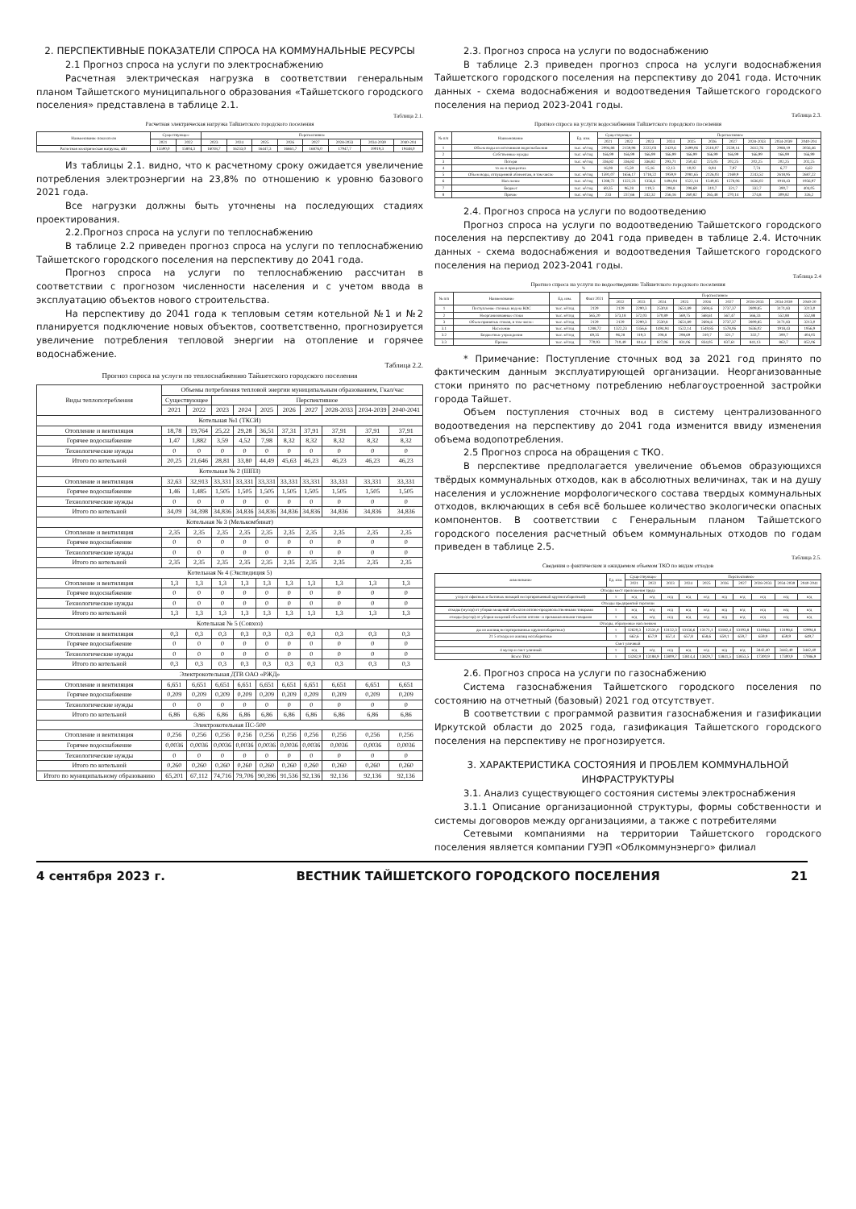2. ПЕРСПЕКТИВНЫЕ ПОКАЗАТЕЛИ СПРОСА НА КОММУНАЛЬНЫЕ РЕСУРСЫ
2.1 Прогноз спроса на услуги по электроснабжению
Расчетная электрическая нагрузка в соответствии генеральным планом Тайшетского муниципального образования «Тайшетского городского поселения» представлена в таблице 2.1.
Таблица 2.1.
Расчетная электрическая нагрузка Тайшетского городского поселения
| Наименование показателя | Существующее | | Перспективное | | | | | | | |
| --- | --- | --- | --- | --- | --- | --- | --- | --- | --- | --- |
| | 2021 | 2022 | 2023 | 2024 | 2025 | 2026 | 2027 | 2028-2033 | 2034-2039 | 2040-204 |
| Расчетная электрическая нагрузка, кВт | 15590,0 | 15804,3 | 16018,7 | 16233,0 | 16447,3 | 16661,7 | 16876,0 | 17947,7 | 19019,3 | 19448,0 |
Из таблицы 2.1. видно, что к расчетному сроку ожидается увеличение потребления электроэнергии на 23,8% по отношению к уровню базового 2021 года.
Все нагрузки должны быть уточнены на последующих стадиях проектирования.
2.2.Прогноз спроса на услуги по теплоснабжению
В таблице 2.2 приведен прогноз спроса на услуги по теплоснабжению Тайшетского городского поселения на перспективу до 2041 года.
Прогноз спроса на услуги по теплоснабжению рассчитан в соответствии с прогнозом численности населения и с учетом ввода в эксплуатацию объектов нового строительства.
На перспективу до 2041 года к тепловым сетям котельной №1 и №2 планируется подключение новых объектов, соответственно, прогнозируется увеличение потребления тепловой энергии на отопление и горячее водоснабжение.
Таблица 2.2.
Прогноз спроса на услуги по теплоснабжению Тайшетского городского поселения
| Виды теплопотребления | Объемы потребления тепловой энергии муниципальным образованием, Гкал/час | | | | | | | | | |
| --- | --- | --- | --- | --- | --- | --- | --- | --- | --- | --- |
| | Существующее | | Перспективное | | | | | | | |
| | 2021 | 2022 | 2023 | 2024 | 2025 | 2026 | 2027 | 2028-2033 | 2034-2039 | 2040-2041 |
| Котельная №1 (ТКСИ) | | | | | | | | | | |
| Отопление и вентиляция | 18,78 | 19,764 | 25,22 | 29,28 | 36,51 | 37,31 | 37,91 | 37,91 | 37,91 | 37,91 |
| Горячее водоснабжение | 1,47 | 1,882 | 3,59 | 4,52 | 7,98 | 8,32 | 8,32 | 8,32 | 8,32 | 8,32 |
| Технологические нужды | 0 | 0 | 0 | 0 | 0 | 0 | 0 | 0 | 0 | 0 |
| Итого по котельной | 20,25 | 21,646 | 28,81 | 33,80 | 44,49 | 45,63 | 46,23 | 46,23 | 46,23 | 46,23 |
| Котельная № 2 (ШПЗ) | | | | | | | | | | |
| Отопление и вентиляция | 32,63 | 32,913 | 33,331 | 33,331 | 33,331 | 33,331 | 33,331 | 33,331 | 33,331 | 33,331 |
| Горячее водоснабжение | 1,46 | 1,485 | 1,505 | 1,505 | 1,505 | 1,505 | 1,505 | 1,505 | 1,505 | 1,505 |
| Технологические нужды | 0 | 0 | 0 | 0 | 0 | 0 | 0 | 0 | 0 | 0 |
| Итого по котельной | 34,09 | 34,398 | 34,836 | 34,836 | 34,836 | 34,836 | 34,836 | 34,836 | 34,836 | 34,836 |
| Котельная № 3 (Мелькомбинат) | | | | | | | | | | |
| Отопление и вентиляция | 2,35 | 2,35 | 2,35 | 2,35 | 2,35 | 2,35 | 2,35 | 2,35 | 2,35 | 2,35 |
| Горячее водоснабжение | 0 | 0 | 0 | 0 | 0 | 0 | 0 | 0 | 0 | 0 |
| Технологические нужды | 0 | 0 | 0 | 0 | 0 | 0 | 0 | 0 | 0 | 0 |
| Итого по котельной | 2,35 | 2,35 | 2,35 | 2,35 | 2,35 | 2,35 | 2,35 | 2,35 | 2,35 | 2,35 |
| Котельная № 4 (Экспедиция 5) | | | | | | | | | | |
| Отопление и вентиляция | 1,3 | 1,3 | 1,3 | 1,3 | 1,3 | 1,3 | 1,3 | 1,3 | 1,3 | 1,3 |
| Горячее водоснабжение | 0 | 0 | 0 | 0 | 0 | 0 | 0 | 0 | 0 | 0 |
| Технологические нужды | 0 | 0 | 0 | 0 | 0 | 0 | 0 | 0 | 0 | 0 |
| Итого по котельной | 1,3 | 1,3 | 1,3 | 1,3 | 1,3 | 1,3 | 1,3 | 1,3 | 1,3 | 1,3 |
| Котельная № 5 (Совхоз) | | | | | | | | | | |
| Отопление и вентиляция | 0,3 | 0,3 | 0,3 | 0,3 | 0,3 | 0,3 | 0,3 | 0,3 | 0,3 | 0,3 |
| Горячее водоснабжение | 0 | 0 | 0 | 0 | 0 | 0 | 0 | 0 | 0 | 0 |
| Технологические нужды | 0 | 0 | 0 | 0 | 0 | 0 | 0 | 0 | 0 | 0 |
| Итого по котельной | 0,3 | 0,3 | 0,3 | 0,3 | 0,3 | 0,3 | 0,3 | 0,3 | 0,3 | 0,3 |
| Электрокотельная ДТВ ОАО «РЖД» | | | | | | | | | | |
| Отопление и вентиляция | 6,651 | 6,651 | 6,651 | 6,651 | 6,651 | 6,651 | 6,651 | 6,651 | 6,651 | 6,651 |
| Горячее водоснабжение | 0,209 | 0,209 | 0,209 | 0,209 | 0,209 | 0,209 | 0,209 | 0,209 | 0,209 | 0,209 |
| Технологические нужды | 0 | 0 | 0 | 0 | 0 | 0 | 0 | 0 | 0 | 0 |
| Итого по котельной | 6,86 | 6,86 | 6,86 | 6,86 | 6,86 | 6,86 | 6,86 | 6,86 | 6,86 | 6,86 |
| Электрокотельная ПС-500 | | | | | | | | | | |
| Отопление и вентиляция | 0,256 | 0,256 | 0,256 | 0,256 | 0,256 | 0,256 | 0,256 | 0,256 | 0,256 | 0,256 |
| Горячее водоснабжение | 0,0036 | 0,0036 | 0,0036 | 0,0036 | 0,0036 | 0,0036 | 0,0036 | 0,0036 | 0,0036 | 0,0036 |
| Технологические нужды | 0 | 0 | 0 | 0 | 0 | 0 | 0 | 0 | 0 | 0 |
| Итого по котельной | 0,260 | 0,260 | 0,260 | 0,260 | 0,260 | 0,260 | 0,260 | 0,260 | 0,260 | 0,260 |
| Итого по муниципальному образованию | 65,201 | 67,112 | 74,716 | 79,706 | 90,396 | 91,536 | 92,136 | 92,136 | 92,136 | 92,136 |
2.3. Прогноз спроса на услуги по водоснабжению
В таблице 2.3 приведен прогноз спроса на услуги водоснабжения Тайшетского городского поселения на перспективу до 2041 года. Источник данных - схема водоснабжения и водоотведения Тайшетского городского поселения на период 2023-2041 годы.
Таблица 2.3.
Прогноз спроса на услуги водоснабжения Тайшетского городского поселения
| № п/п | Наименование | Ед. изм. | Существующее | | Перспективное | | | | | | | |
| --- | --- | --- | --- | --- | --- | --- | --- | --- | --- | --- | --- | --- |
| | | | 2021 | 2022 | 2023 | 2024 | 2025 | 2026 | 2027 | 2028-2033 | 2034-2039 | 2040-204 |
| 1 | Объем воды из источников водоснабжения | тыс. м³/год | 2094,88 | 2159,98 | 2222,03 | 2420,6 | 2499,06 | 2518,07 | 2539,14 | 2612,76 | 2988,19 | 3056,46 |
| 2 | Собственные нужды | тыс. м³/год | 166,99 | 166,99 | 166,99 | 166,99 | 166,99 | 166,99 | 166,99 | 166,99 | 166,99 | 166,99 |
| 3 | Потери | тыс. м³/год | 336,82 | 336,82 | 336,82 | 293,71 | 250,42 | 225,05 | 202,25 | 202,25 | 202,25 | 202,25 |
| 4 | то же в процентах | % | 16,08 | 15,59 | 15,16 | 12,13 | 10,02 | 8,94 | 7,97 | 7,74 | 6,77 | 6,62 |
| 5 | Объем воды, отпущенной абонентам, в том числе | тыс. м³/год | 1591,07 | 1656,17 | 1718,22 | 1959,9 | 2081,65 | 2126,03 | 2169,9 | 2243,52 | 2618,95 | 2687,22 |
| 6 | Население | тыс. м³/год | 1288,72 | 1322,23 | 1356,6 | 1494,94 | 1522,14 | 1549,85 | 1578,06 | 1636,02 | 1918,43 | 1956,97 |
| 7 | Бюджет | тыс. м³/год | 69,35 | 96,28 | 119,3 | 208,8 | 298,69 | 310,7 | 321,7 | 332,7 | 390,7 | 404,05 |
| 8 | Прочие | тыс. м³/год | 233 | 237,66 | 242,32 | 256,16 | 260,82 | 265,48 | 270,14 | 274,8 | 309,82 | 326,2 |
2.4. Прогноз спроса на услуги по водоотведению
Прогноз спроса на услуги по водоотведению Тайшетского городского поселения на перспективу до 2041 года приведен в таблице 2.4. Источник данных - схема водоснабжения и водоотведения Тайшетского городского поселения на период 2023-2041 годы.
Таблица 2.4
Прогноз спроса на услуги по водоотведению Тайшетского городского поселения
| № п/п | Наименование | Ед. изм. | Факт 2021 | Перспективное | | | | | | | | |
| --- | --- | --- | --- | --- | --- | --- | --- | --- | --- | --- | --- | --- |
| | | | | 2022 | 2023 | 2024 | 2025 | 2026 | 2027 | 2028-2033 | 2034-2039 | 2040-20 |
| 1 | Поступление сточных вод на КОС | тыс. м³/год | 2129 | 2129 | 2290,3 | 2530,8 | 2651,89 | 2694,6 | 2737,37 | 2809,85 | 3171,83 | 3213,0 |
| 2 | Неорганизованные стоки | тыс. м³/год | 565,20 | 573,18 | 572,03 | 570,89 | 569,75 | 568,61 | 567,47 | 566,33 | 552,88 | 552,88 |
| 3 | Объем принятых стоков, в том числе: | тыс. м³/год | 2129 | 2129 | 2290,3 | 2530,8 | 2651,89 | 2694,6 | 2737,37 | 2809,85 | 3171,83 | 3213,0 |
| 3.1 | Население | тыс. м³/год | 1288,72 | 1322,23 | 1356,6 | 1494,94 | 1522,14 | 1549,85 | 1578,06 | 1636,02 | 1918,43 | 1956,9 |
| 3.2 | Бюджетные учреждения | тыс. м³/год | 69,35 | 96,28 | 119,3 | 208,8 | 298,69 | 310,7 | 321,7 | 332,7 | 390,7 | 404,05 |
| 3.3 | Прочие | тыс. м³/год | 770,93 | 710,49 | 814,4 | 827,06 | 831,06 | 834,05 | 837,61 | 841,13 | 862,7 | 852,06 |
* Примечание: Поступление сточных вод за 2021 год принято по фактическим данным эксплуатирующей организации. Неорганизованные стоки принято по расчетному потреблению неблагоустроенной застройки города Тайшет.
Объем поступления сточных вод в систему централизованного водоотведения на перспективу до 2041 года изменится ввиду изменения объема водопотребления.
2.5 Прогноз спроса на обращения с ТКО.
В перспективе предполагается увеличение объемов образующихся твёрдых коммунальных отходов, как в абсолютных величинах, так и на душу населения и усложнение морфологического состава твердых коммунальных отходов, включающих в себя всё большее количество экологически опасных компонентов. В соответствии с Генеральным планом Тайшетского городского поселения расчетный объем коммунальных отходов по годам приведен в таблице 2.5.
Таблица 2.5.
Сведения о фактическом и ожидаемом объемом ТКО по видам отходов
| аименование | Ед. изм. | Существующее | | Перспективное | | | | | | | |
| --- | --- | --- | --- | --- | --- | --- | --- | --- | --- | --- | --- |
| | | 2021 | 2022 | 2023 | 2024 | 2025 | 2026 | 2027 | 2028-2033 | 2034-2039 | 2040-2041 |
| Отходы мест приложения труда | | | | | | | | | | | |
| усор от офисных и бытовых низаций несортированный крупногабаритный) | т | н/д | н/д | н/д | н/д | н/д | н/д | н/д | н/д | н/д | н/д |
| Отходы предприятий торговли | | | | | | | | | | | |
| отходы (мусор) от уборки мещений объектов оптово-продовольственными товарами | т | н/д | н/д | н/д | н/д | н/д | н/д | н/д | н/д | н/д | н/д |
| отходы (мусор) от уборки мещений объектов оптово- и промышленными товарами | т | н/д | н/д | н/д | н/д | н/д | н/д | н/д | н/д | н/д | н/д |
| Отходы, образуемые населением | | | | | | | | | | | |
| ды из жилищ несортированные крупногабаритные) | т | 12620,3 | 12531,0 | 13152,3 | 13156,6 | 13171,1 | 13182,4 | 13193,8 | 13198,6 | 13198,6 | 12994,8 |
| 21 5 отходы из жилищ ногабаритные | т | 662,6 | 657,9 | 657,4 | 657,8 | 658,6 | 659,1 | 659,7 | 659,9 | 659,9 | 649,7 |
| Смет уличный | | | | | | | | | | | |
| 4 мусор и смет уличный | т | н/д | н/д | н/д | н/д | н/д | н/д | н/д | 3442,40 | 3442,40 | 3442,40 |
| Всего ТКО | т | 13282,9 | 13188,9 | 13809,7 | 13814,4 | 13829,7 | 13841,5 | 13853,5 | 17300,9 | 17300,9 | 17086,9 |
2.6. Прогноз спроса на услуги по газоснабжению
Система газоснабжения Тайшетского городского поселения по состоянию на отчетный (базовый) 2021 год отсутствует.
В соответствии с программой развития газоснабжения и газификации Иркутской области до 2025 года, газификация Тайшетского городского поселения на перспективу не прогнозируется.
3. ХАРАКТЕРИСТИКА СОСТОЯНИЯ И ПРОБЛЕМ КОММУНАЛЬНОЙ ИНФРАСТРУКТУРЫ
3.1. Анализ существующего состояния системы электроснабжения
3.1.1 Описание организационной структуры, формы собственности и системы договоров между организациями, а также с потребителями
Сетевыми компаниями на территории Тайшетского городского поселения является компании ГУЭП «Облкоммунэнерго» филиал
4 сентября 2023 г. ВЕСТНИК ТАЙШЕТСКОГО ГОРОДСКОГО ПОСЕЛЕНИЯ 21